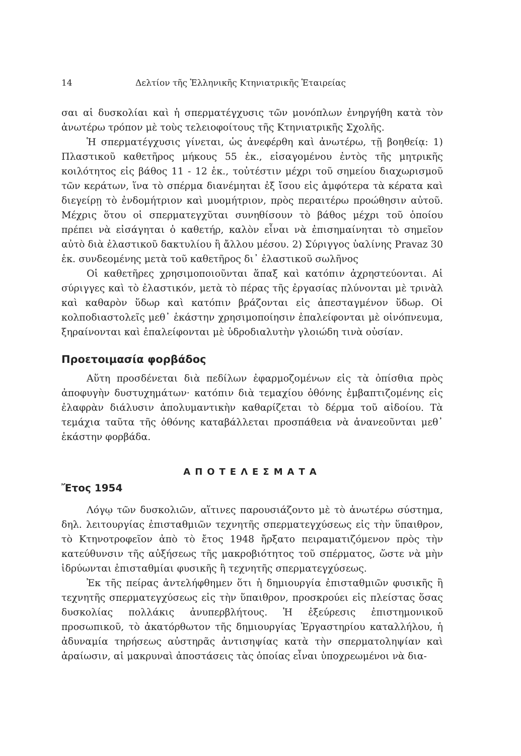14 Δελτίον τῆς Ἑλληνικῆς Κτηνιατρικῆς Ἑταιρείας
σαι αἱ δυσκολίαι καὶ ἡ σπερματέγχυσις τῶν μονόπλων ἐνηργήθη κατὰ τὸν ἀνωτέρω τρόπον μὲ τοὺς τελειοφοίτους τῆς Κτηνιατρικῆς Σχολῆς.
Ἡ σπερματέγχυσις γίνεται, ὡς ἀνεφέρθη καὶ ἀνωτέρω, τῇ βοηθείᾳ: 1) Πλαστικοῦ καθετῆρος μήκους 55 ἑκ., εἰσαγομένου ἐντὸς τῆς μητρικῆς κοιλότητος εἰς βάθος 11 - 12 ἑκ., τοὐτέστιν μέχρι τοῦ σημείου διαχωρισμοῦ τῶν κεράτων, ἵνα τὸ σπέρμα διανέμηται ἐξ ἴσου εἰς ἀμφότερα τὰ κέρατα καὶ διεγείρῃ τὸ ἐνδομήτριον καὶ μυομήτριον, πρὸς περαιτέρω προώθησιν αὐτοῦ. Μέχρις ὅτου οἱ σπερματεγχῦται συνηθίσουν τὸ βάθος μέχρι τοῦ ὁποίου πρέπει νὰ εἰσάγηται ὁ καθετήρ, καλὸν εἶναι νὰ ἐπισημαίνηται τὸ σημεῖον αὐτὸ διὰ ἐλαστικοῦ δακτυλίου ἢ ἄλλου μέσου. 2) Σύριγγος ὑαλίνης Pravaz 30 ἑκ. συνδεομένης μετὰ τοῦ καθετῆρος δι᾽ ἐλαστικοῦ σωλῆνος
Οἱ καθετῆρες χρησιμοποιοῦνται ἅπαξ καὶ κατόπιν ἀχρηστεύονται. Αἱ σύριγγες καὶ τὸ ἐλαστικόν, μετὰ τὸ πέρας τῆς ἐργασίας πλύνονται μὲ τρινὰλ καὶ καθαρὸν ὕδωρ καὶ κατόπιν βράζονται εἰς ἀπεσταγμένον ὕδωρ. Οἱ κολποδιαστολεῖς μεθ᾽ ἑκάστην χρησιμοποίησιν ἐπαλείφονται μὲ οἰνόπνευμα, ξηραίνονται καὶ ἐπαλείφονται μὲ ὑδροδιαλυτὴν γλοιώδη τινὰ οὐσίαν.
Προετοιμασία φορβάδος
Αὕτη προσδένεται διὰ πεδίλων ἐφαρμοζομένων εἰς τὰ ὀπίσθια πρὸς ἀποφυγὴν δυστυχημάτων· κατόπιν διὰ τεμαχίου ὀθόνης ἐμβαπτιζομένης εἰς ἐλαφρὰν διάλυσιν ἀπολυμαντικὴν καθαρίζεται τὸ δέρμα τοῦ αἰδοίου. Τὰ τεμάχια ταῦτα τῆς ὀθόνης καταβάλλεται προσπάθεια νὰ ἀνανεοῦνται μεθ᾽ ἑκάστην φορβάδα.
ΑΠΟΤΕΛΕΣΜΑΤΑ
Ἔτος 1954
Λόγῳ τῶν δυσκολιῶν, αἵτινες παρουσιάζοντο μὲ τὸ ἀνωτέρω σύστημα, δηλ. λειτουργίας ἐπισταθμιῶν τεχνητῆς σπερματεγχύσεως εἰς τὴν ὕπαιθρον, τὸ Κτηνοτροφεῖον ἀπὸ τὸ ἔτος 1948 ἤρξατο πειραματιζόμενον πρὸς τὴν κατεύθυνσιν τῆς αὐξήσεως τῆς μακροβιότητος τοῦ σπέρματος, ὥστε νὰ μὴν ἱδρύωνται ἐπισταθμίαι φυσικῆς ἢ τεχνητῆς σπερματεγχύσεως.
Ἐκ τῆς πείρας ἀντελήφθημεν ὅτι ἡ δημιουργία ἐπισταθμιῶν φυσικῆς ἢ τεχνητῆς σπερματεγχύσεως εἰς τὴν ὕπαιθρον, προσκρούει εἰς πλείστας ὅσας δυσκολίας πολλάκις ἀνυπερβλήτους. Ἡ ἐξεύρεσις ἐπιστημονικοῦ προσωπικοῦ, τὸ ἀκατόρθωτον τῆς δημιουργίας Ἐργαστηρίου καταλλήλου, ἡ ἀδυναμία τηρήσεως αὐστηρᾶς ἀντισηψίας κατὰ τὴν σπερματοληψίαν καὶ ἀραίωσιν, αἱ μακρυναὶ ἀποστάσεις τὰς ὁποίας εἶναι ὑποχρεωμένοι νὰ δια-